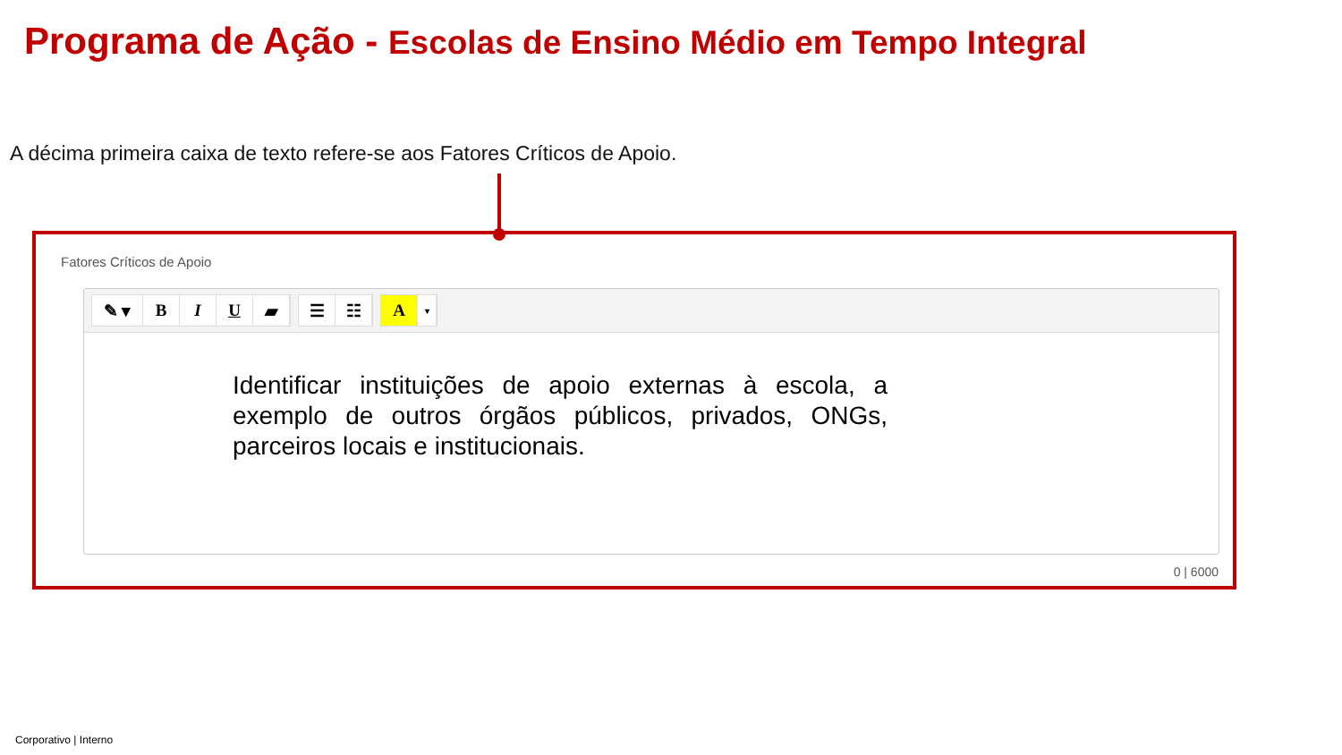Programa de Ação - Escolas de Ensino Médio em Tempo Integral
A décima primeira caixa de texto refere-se aos Fatores Críticos de Apoio.
Fatores Críticos de Apoio
✎ ▾ B I U ▰
☰ ☷
A
▾
Identificar instituições de apoio externas à escola, a exemplo de outros órgãos públicos, privados, ONGs, parceiros locais e institucionais.
0 | 6000
Corporativo | Interno